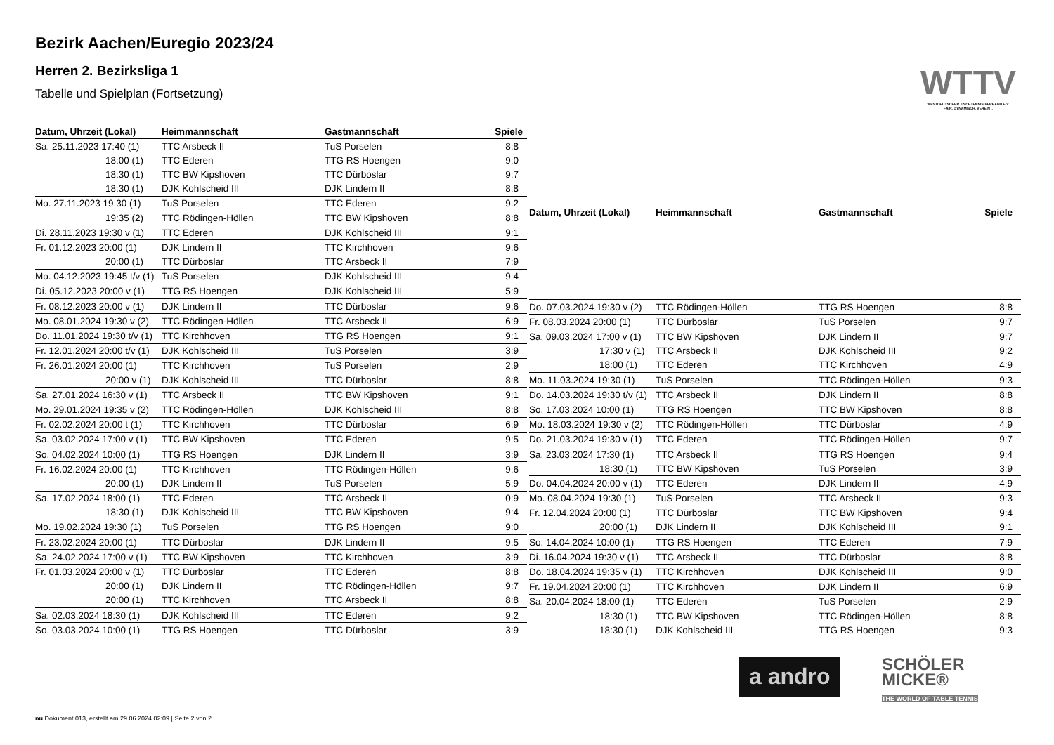Bezirk Aachen/Euregio 2023/24
Herren 2. Bezirksliga 1
Tabelle und Spielplan (Fortsetzung)
WTTV
WESTDEUTSCHER TISCHTENNIS-VERBAND E.V.
FAIR. DYNAMISCH. VEREINT.
| Datum, Uhrzeit (Lokal) | Heimmannschaft | Gastmannschaft | Spiele |
| --- | --- | --- | --- |
| Sa. 25.11.2023 17:40 (1) | TTC Arsbeck II | TuS Porselen | 8:8 |
| 18:00 (1) | TTC Ederen | TTG RS Hoengen | 9:0 |
| 18:30 (1) | TTC BW Kipshoven | TTC Dürboslar | 9:7 |
| 18:30 (1) | DJK Kohlscheid III | DJK Lindern II | 8:8 |
| Mo. 27.11.2023 19:30 (1) | TuS Porselen | TTC Ederen | 9:2 |
| 19:35 (2) | TTC Rödingen-Höllen | TTC BW Kipshoven | 8:8 |
| Di. 28.11.2023 19:30 v (1) | TTC Ederen | DJK Kohlscheid III | 9:1 |
| Fr. 01.12.2023 20:00 (1) | DJK Lindern II | TTC Kirchhoven | 9:6 |
| 20:00 (1) | TTC Dürboslar | TTC Arsbeck II | 7:9 |
| Mo. 04.12.2023 19:45 t/v (1) | TuS Porselen | DJK Kohlscheid III | 9:4 |
| Di. 05.12.2023 20:00 v (1) | TTG RS Hoengen | DJK Kohlscheid III | 5:9 |
| Fr. 08.12.2023 20:00 v (1) | DJK Lindern II | TTC Dürboslar | 9:6 |
| Mo. 08.01.2024 19:30 v (2) | TTC Rödingen-Höllen | TTC Arsbeck II | 6:9 |
| Do. 11.01.2024 19:30 t/v (1) | TTC Kirchhoven | TTG RS Hoengen | 9:1 |
| Fr. 12.01.2024 20:00 t/v (1) | DJK Kohlscheid III | TuS Porselen | 3:9 |
| Fr. 26.01.2024 20:00 (1) | TTC Kirchhoven | TuS Porselen | 2:9 |
| 20:00 v (1) | DJK Kohlscheid III | TTC Dürboslar | 8:8 |
| Sa. 27.01.2024 16:30 v (1) | TTC Arsbeck II | TTC BW Kipshoven | 9:1 |
| Mo. 29.01.2024 19:35 v (2) | TTC Rödingen-Höllen | DJK Kohlscheid III | 8:8 |
| Fr. 02.02.2024 20:00 t (1) | TTC Kirchhoven | TTC Dürboslar | 6:9 |
| Sa. 03.02.2024 17:00 v (1) | TTC BW Kipshoven | TTC Ederen | 9:5 |
| So. 04.02.2024 10:00 (1) | TTG RS Hoengen | DJK Lindern II | 3:9 |
| Fr. 16.02.2024 20:00 (1) | TTC Kirchhoven | TTC Rödingen-Höllen | 9:6 |
| 20:00 (1) | DJK Lindern II | TuS Porselen | 5:9 |
| Sa. 17.02.2024 18:00 (1) | TTC Ederen | TTC Arsbeck II | 0:9 |
| 18:30 (1) | DJK Kohlscheid III | TTC BW Kipshoven | 9:4 |
| Mo. 19.02.2024 19:30 (1) | TuS Porselen | TTG RS Hoengen | 9:0 |
| Fr. 23.02.2024 20:00 (1) | TTC Dürboslar | DJK Lindern II | 9:5 |
| Sa. 24.02.2024 17:00 v (1) | TTC BW Kipshoven | TTC Kirchhoven | 3:9 |
| Fr. 01.03.2024 20:00 v (1) | TTC Dürboslar | TTC Ederen | 8:8 |
| 20:00 (1) | DJK Lindern II | TTC Rödingen-Höllen | 9:7 |
| 20:00 (1) | TTC Kirchhoven | TTC Arsbeck II | 8:8 |
| Sa. 02.03.2024 18:30 (1) | DJK Kohlscheid III | TTC Ederen | 9:2 |
| So. 03.03.2024 10:00 (1) | TTG RS Hoengen | TTC Dürboslar | 3:9 |
| Datum, Uhrzeit (Lokal) | Heimmannschaft | Gastmannschaft | Spiele |
| --- | --- | --- | --- |
| Do. 07.03.2024 19:30 v (2) | TTC Rödingen-Höllen | TTG RS Hoengen | 8:8 |
| Fr. 08.03.2024 20:00 (1) | TTC Dürboslar | TuS Porselen | 9:7 |
| Sa. 09.03.2024 17:00 v (1) | TTC BW Kipshoven | DJK Lindern II | 9:7 |
| 17:30 v (1) | TTC Arsbeck II | DJK Kohlscheid III | 9:2 |
| 18:00 (1) | TTC Ederen | TTC Kirchhoven | 4:9 |
| Mo. 11.03.2024 19:30 (1) | TuS Porselen | TTC Rödingen-Höllen | 9:3 |
| Do. 14.03.2024 19:30 t/v (1) | TTC Arsbeck II | DJK Lindern II | 8:8 |
| So. 17.03.2024 10:00 (1) | TTG RS Hoengen | TTC BW Kipshoven | 8:8 |
| Mo. 18.03.2024 19:30 v (2) | TTC Rödingen-Höllen | TTC Dürboslar | 4:9 |
| Do. 21.03.2024 19:30 v (1) | TTC Ederen | TTC Rödingen-Höllen | 9:7 |
| Sa. 23.03.2024 17:30 (1) | TTC Arsbeck II | TTG RS Hoengen | 9:4 |
| 18:30 (1) | TTC BW Kipshoven | TuS Porselen | 3:9 |
| Do. 04.04.2024 20:00 v (1) | TTC Ederen | DJK Lindern II | 4:9 |
| Mo. 08.04.2024 19:30 (1) | TuS Porselen | TTC Arsbeck II | 9:3 |
| Fr. 12.04.2024 20:00 (1) | TTC Dürboslar | TTC BW Kipshoven | 9:4 |
| 20:00 (1) | DJK Lindern II | DJK Kohlscheid III | 9:1 |
| So. 14.04.2024 10:00 (1) | TTG RS Hoengen | TTC Ederen | 7:9 |
| Di. 16.04.2024 19:30 v (1) | TTC Arsbeck II | TTC Dürboslar | 8:8 |
| Do. 18.04.2024 19:35 v (1) | TTC Kirchhoven | DJK Kohlscheid III | 9:0 |
| Fr. 19.04.2024 20:00 (1) | TTC Kirchhoven | DJK Lindern II | 6:9 |
| Sa. 20.04.2024 18:00 (1) | TTC Ederen | TuS Porselen | 2:9 |
| 18:30 (1) | TTC BW Kipshoven | TTC Rödingen-Höllen | 8:8 |
| 18:30 (1) | DJK Kohlscheid III | TTG RS Hoengen | 9:3 |
a andro
SCHÖLER
MICKE®
THE WORLD OF TABLE TENNIS
nu.Dokument 013, erstellt am 29.06.2024 02:09 | Seite 2 von 2